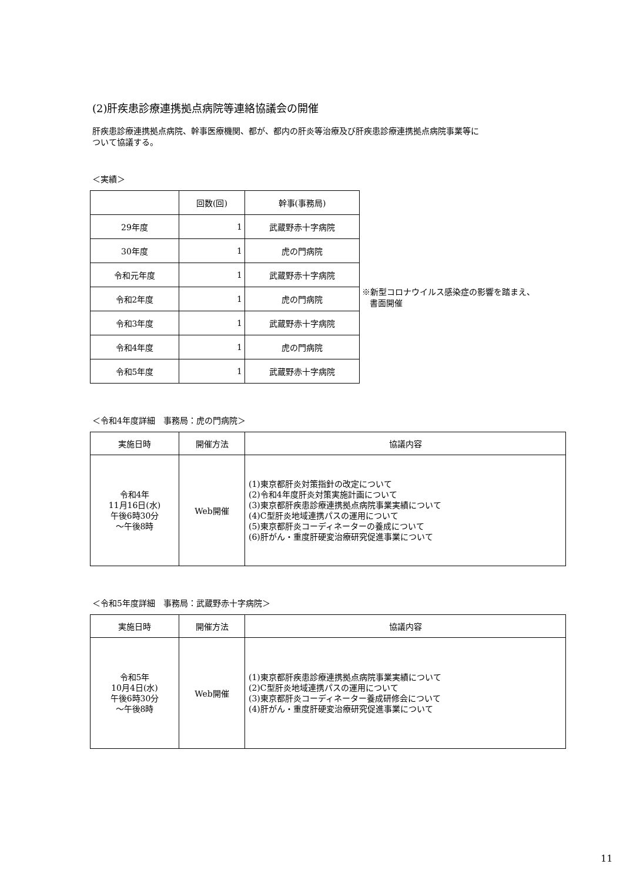(2)肝疾患診療連携拠点病院等連絡協議会の開催
肝疾患診療連携拠点病院、幹事医療機関、都が、都内の肝炎等治療及び肝疾患診療連携拠点病院事業等に
ついて協議する。
＜実績＞
| | 回数(回) | 幹事(事務局) |
| --- | --- | --- |
| 29年度 | 1 | 武蔵野赤十字病院 |
| 30年度 | 1 | 虎の門病院 |
| 令和元年度 | 1 | 武蔵野赤十字病院 |
| 令和2年度 | 1 | 虎の門病院 |
| 令和3年度 | 1 | 武蔵野赤十字病院 |
| 令和4年度 | 1 | 虎の門病院 |
| 令和5年度 | 1 | 武蔵野赤十字病院 |
※新型コロナウイルス感染症の影響を踏まえ、
書面開催
＜令和4年度詳細　事務局：虎の門病院＞
| 実施日時 | 開催方法 | 協議内容 |
| --- | --- | --- |
| 令和4年 11月16日(水) 午後6時30分 ～午後8時 | Web開催 | (1)東京都肝炎対策指針の改定について (2)令和4年度肝炎対策実施計画について (3)東京都肝疾患診療連携拠点病院事業実績について (4)C型肝炎地域連携パスの運用について (5)東京都肝炎コーディネーターの養成について (6)肝がん・重度肝硬変治療研究促進事業について |
＜令和5年度詳細　事務局：武蔵野赤十字病院＞
| 実施日時 | 開催方法 | 協議内容 |
| --- | --- | --- |
| 令和5年 10月4日(水) 午後6時30分 ～午後8時 | Web開催 | (1)東京都肝疾患診療連携拠点病院事業実績について (2)C型肝炎地域連携パスの運用について (3)東京都肝炎コーディネーター養成研修会について (4)肝がん・重度肝硬変治療研究促進事業について |
11